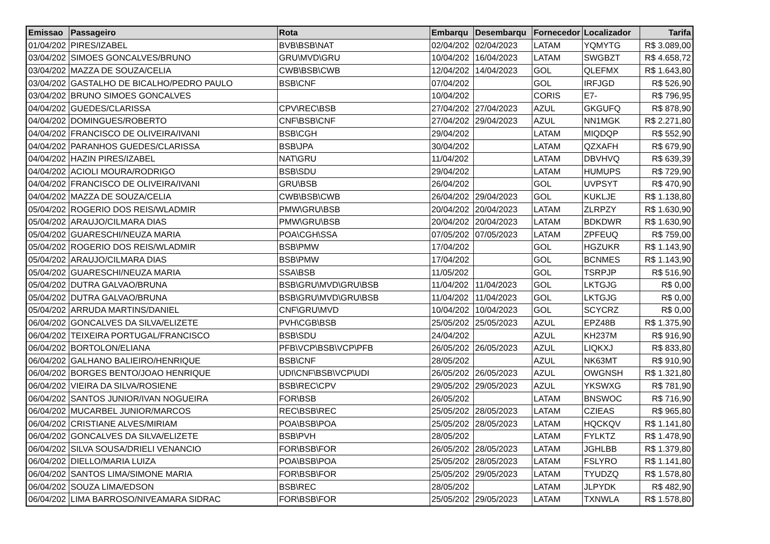| Emissao | Passageiro | Rota | Embarqu | Desembarqu | Fornecedor | Localizador | Tarifa |
| --- | --- | --- | --- | --- | --- | --- | --- |
| 01/04/202 | PIRES/IZABEL | BVB\BSB\NAT | 02/04/202 | 02/04/2023 | LATAM | YQMYTG | R$ 3.089,00 |
| 03/04/202 | SIMOES GONCALVES/BRUNO | GRU\MVD\GRU | 10/04/202 | 16/04/2023 | LATAM | SWGBZT | R$ 4.658,72 |
| 03/04/202 | MAZZA DE SOUZA/CELIA | CWB\BSB\CWB | 12/04/202 | 14/04/2023 | GOL | QLEFMX | R$ 1.643,80 |
| 03/04/202 | GASTALHO DE BICALHO/PEDRO PAULO | BSB\CNF | 07/04/202 | | GOL | IRFJGD | R$ 526,90 |
| 03/04/202 | BRUNO SIMOES GONCALVES | | 10/04/202 | | CORIS | E7- | R$ 796,95 |
| 04/04/202 | GUEDES/CLARISSA | CPV\REC\BSB | 27/04/202 | 27/04/2023 | AZUL | GKGUFQ | R$ 878,90 |
| 04/04/202 | DOMINGUES/ROBERTO | CNF\BSB\CNF | 27/04/202 | 29/04/2023 | AZUL | NN1MGK | R$ 2.271,80 |
| 04/04/202 | FRANCISCO DE OLIVEIRA/IVANI | BSB\CGH | 29/04/202 | | LATAM | MIQDQP | R$ 552,90 |
| 04/04/202 | PARANHOS GUEDES/CLARISSA | BSB\JPA | 30/04/202 | | LATAM | QZXAFH | R$ 679,90 |
| 04/04/202 | HAZIN PIRES/IZABEL | NAT\GRU | 11/04/202 | | LATAM | DBVHVQ | R$ 639,39 |
| 04/04/202 | ACIOLI MOURA/RODRIGO | BSB\SDU | 29/04/202 | | LATAM | HUMUPS | R$ 729,90 |
| 04/04/202 | FRANCISCO DE OLIVEIRA/IVANI | GRU\BSB | 26/04/202 | | GOL | UVPSYT | R$ 470,90 |
| 04/04/202 | MAZZA DE SOUZA/CELIA | CWB\BSB\CWB | 26/04/202 | 29/04/2023 | GOL | KUKLJE | R$ 1.138,80 |
| 05/04/202 | ROGERIO DOS REIS/WLADMIR | PMW\GRU\BSB | 20/04/202 | 20/04/2023 | LATAM | ZLRPZY | R$ 1.630,90 |
| 05/04/202 | ARAUJO/CILMARA DIAS | PMW\GRU\BSB | 20/04/202 | 20/04/2023 | LATAM | BDKDWR | R$ 1.630,90 |
| 05/04/202 | GUARESCHI/NEUZA MARIA | POA\CGH\SSA | 07/05/202 | 07/05/2023 | LATAM | ZPFEUQ | R$ 759,00 |
| 05/04/202 | ROGERIO DOS REIS/WLADMIR | BSB\PMW | 17/04/202 | | GOL | HGZUKR | R$ 1.143,90 |
| 05/04/202 | ARAUJO/CILMARA DIAS | BSB\PMW | 17/04/202 | | GOL | BCNMES | R$ 1.143,90 |
| 05/04/202 | GUARESCHI/NEUZA MARIA | SSA\BSB | 11/05/202 | | GOL | TSRPJP | R$ 516,90 |
| 05/04/202 | DUTRA GALVAO/BRUNA | BSB\GRU\MVD\GRU\BSB | 11/04/202 | 11/04/2023 | GOL | LKTGJG | R$ 0,00 |
| 05/04/202 | DUTRA GALVAO/BRUNA | BSB\GRU\MVD\GRU\BSB | 11/04/202 | 11/04/2023 | GOL | LKTGJG | R$ 0,00 |
| 05/04/202 | ARRUDA MARTINS/DANIEL | CNF\GRU\MVD | 10/04/202 | 10/04/2023 | GOL | SCYCRZ | R$ 0,00 |
| 06/04/202 | GONCALVES DA SILVA/ELIZETE | PVH\CGB\BSB | 25/05/202 | 25/05/2023 | AZUL | EPZ48B | R$ 1.375,90 |
| 06/04/202 | TEIXEIRA PORTUGAL/FRANCISCO | BSB\SDU | 24/04/202 | | AZUL | KH237M | R$ 916,90 |
| 06/04/202 | BORTOLON/ELIANA | PFB\VCP\BSB\VCP\PFB | 26/05/202 | 26/05/2023 | AZUL | LIQKXJ | R$ 833,80 |
| 06/04/202 | GALHANO BALIEIRO/HENRIQUE | BSB\CNF | 28/05/202 | | AZUL | NK63MT | R$ 910,90 |
| 06/04/202 | BORGES BENTO/JOAO HENRIQUE | UDI\CNF\BSB\VCP\UDI | 26/05/202 | 26/05/2023 | AZUL | OWGNSH | R$ 1.321,80 |
| 06/04/202 | VIEIRA DA SILVA/ROSIENE | BSB\REC\CPV | 29/05/202 | 29/05/2023 | AZUL | YKSWXG | R$ 781,90 |
| 06/04/202 | SANTOS JUNIOR/IVAN NOGUEIRA | FOR\BSB | 26/05/202 | | LATAM | BNSWOC | R$ 716,90 |
| 06/04/202 | MUCARBEL JUNIOR/MARCOS | REC\BSB\REC | 25/05/202 | 28/05/2023 | LATAM | CZIEAS | R$ 965,80 |
| 06/04/202 | CRISTIANE ALVES/MIRIAM | POA\BSB\POA | 25/05/202 | 28/05/2023 | LATAM | HQCKQV | R$ 1.141,80 |
| 06/04/202 | GONCALVES DA SILVA/ELIZETE | BSB\PVH | 28/05/202 | | LATAM | FYLKTZ | R$ 1.478,90 |
| 06/04/202 | SILVA SOUSA/DRIELI VENANCIO | FOR\BSB\FOR | 26/05/202 | 28/05/2023 | LATAM | JGHLBB | R$ 1.379,80 |
| 06/04/202 | DIELLO/MARIA LUIZA | POA\BSB\POA | 25/05/202 | 28/05/2023 | LATAM | FSLYRO | R$ 1.141,80 |
| 06/04/202 | SANTOS LIMA/SIMONE MARIA | FOR\BSB\FOR | 25/05/202 | 29/05/2023 | LATAM | TYUDZQ | R$ 1.578,80 |
| 06/04/202 | SOUZA LIMA/EDSON | BSB\REC | 28/05/202 | | LATAM | JLPYDK | R$ 482,90 |
| 06/04/202 | LIMA BARROSO/NIVEAMARA SIDRAC | FOR\BSB\FOR | 25/05/202 | 29/05/2023 | LATAM | TXNWLA | R$ 1.578,80 |